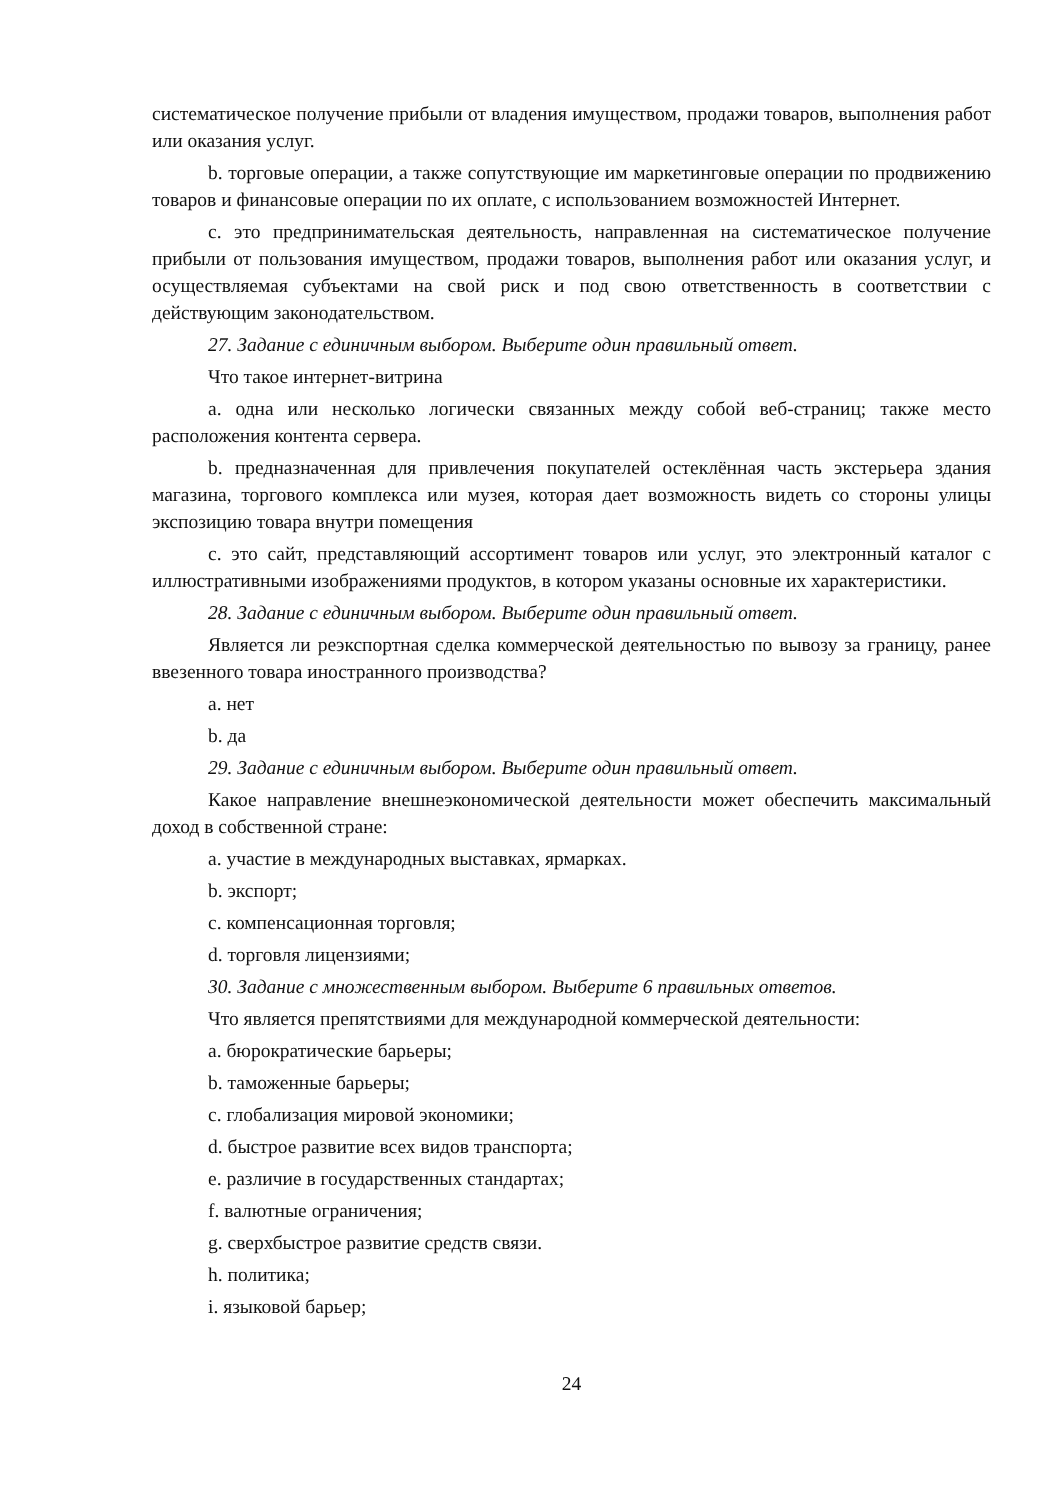систематическое получение прибыли от владения имуществом, продажи товаров, выполнения работ или оказания услуг.
b. торговые операции, а также сопутствующие им маркетинговые операции по продвижению товаров и финансовые операции по их оплате, с использованием возможностей Интернет.
c. это предпринимательская деятельность, направленная на систематическое получение прибыли от пользования имуществом, продажи товаров, выполнения работ или оказания услуг, и осуществляемая субъектами на свой риск и под свою ответственность в соответствии с действующим законодательством.
27. Задание с единичным выбором. Выберите один правильный ответ.
Что такое интернет-витрина
a. одна или несколько логически связанных между собой веб-страниц; также место расположения контента сервера.
b. предназначенная для привлечения покупателей остеклённая часть экстерьера здания магазина, торгового комплекса или музея, которая дает возможность видеть со стороны улицы экспозицию товара внутри помещения
c. это сайт, представляющий ассортимент товаров или услуг, это электронный каталог с иллюстративными изображениями продуктов, в котором указаны основные их характеристики.
28. Задание с единичным выбором. Выберите один правильный ответ.
Является ли реэкспортная сделка коммерческой деятельностью по вывозу за границу, ранее ввезенного товара иностранного производства?
a. нет
b. да
29. Задание с единичным выбором. Выберите один правильный ответ.
Какое направление внешнеэкономической деятельности может обеспечить максимальный доход в собственной стране:
a. участие в международных выставках, ярмарках.
b. экспорт;
c. компенсационная торговля;
d. торговля лицензиями;
30. Задание с множественным выбором. Выберите 6 правильных ответов.
Что является препятствиями для международной коммерческой деятельности:
a. бюрократические барьеры;
b. таможенные барьеры;
c. глобализация мировой экономики;
d. быстрое развитие всех видов транспорта;
e. различие в государственных стандартах;
f. валютные ограничения;
g. сверхбыстрое развитие средств связи.
h. политика;
i. языковой барьер;
24